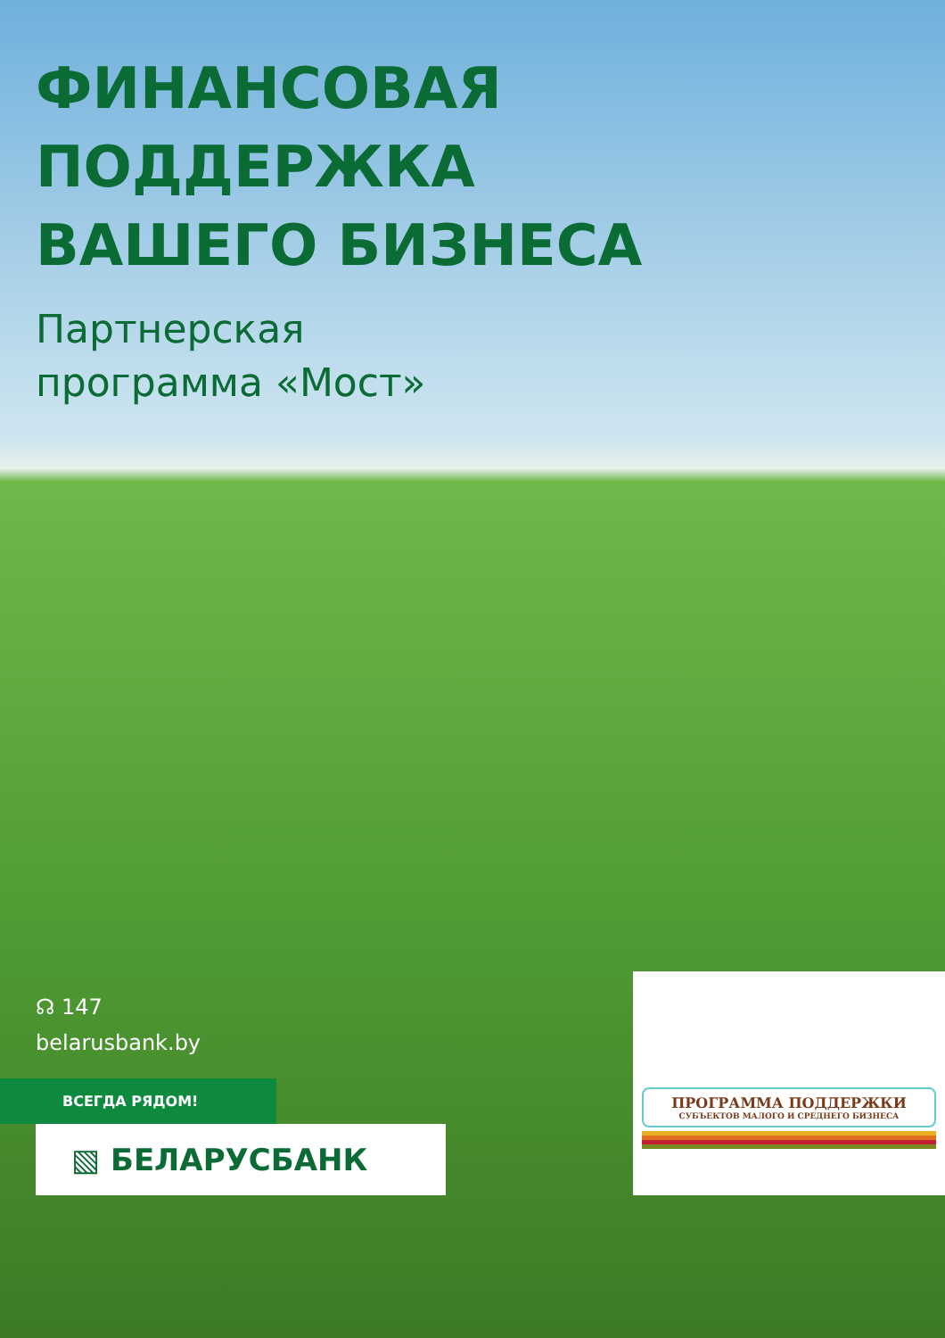ФИНАНСОВАЯ
ПОДДЕРЖКА
ВАШЕГО БИЗНЕСА
Партнерская
программа «Мост»
☊ 147
belarusbank.by
ВСЕГДА РЯДОМ!
▧ БЕЛАРУСБАНК
ПРОГРАММА ПОДДЕРЖКИ
СУБЪЕКТОВ МАЛОГО И СРЕДНЕГО БИЗНЕСА